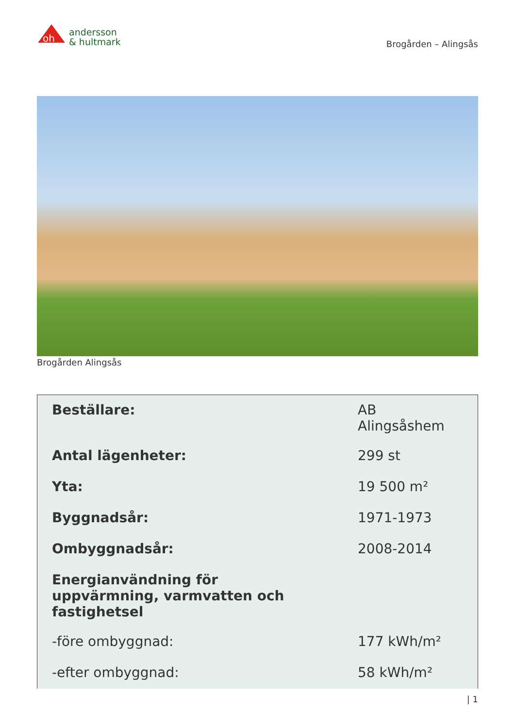oh
andersson
& hultmark
Brogården – Alingsås
Brogården Alingsås
| Beställare: | AB Alingsåshem |
| Antal lägenheter: | 299 st |
| Yta: | 19 500 m² |
| Byggnadsår: | 1971-1973 |
| Ombyggnadsår: | 2008-2014 |
| Energianvändning för uppvärmning, varmvatten och fastighetsel | |
| -före ombyggnad: | 177 kWh/m² |
| -efter ombyggnad: | 58 kWh/m² |
| 1